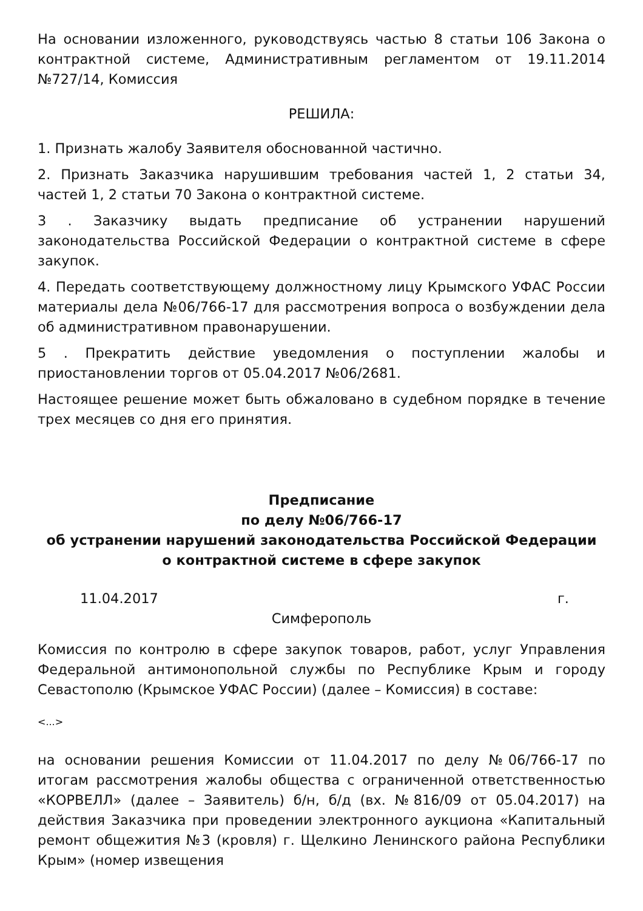На основании изложенного, руководствуясь частью 8 статьи 106 Закона о контрактной системе, Административным регламентом от 19.11.2014 №727/14, Комиссия
РЕШИЛА:
1. Признать жалобу Заявителя обоснованной частично.
2. Признать Заказчика нарушившим требования частей 1, 2 статьи 34, частей 1, 2 статьи 70 Закона о контрактной системе.
3 . Заказчику выдать предписание об устранении нарушений законодательства Российской Федерации о контрактной системе в сфере закупок.
4. Передать соответствующему должностному лицу Крымского УФАС России материалы дела №06/766-17 для рассмотрения вопроса о возбуждении дела об административном правонарушении.
5 . Прекратить действие уведомления о поступлении жалобы и приостановлении торгов от 05.04.2017 №06/2681.
Настоящее решение может быть обжаловано в судебном порядке в течение трех месяцев со дня его принятия.
Предписание
по делу №06/766-17
об устранении нарушений законодательства Российской Федерации
о контрактной системе в сфере закупок
11.04.2017 г.
Симферополь
Комиссия по контролю в сфере закупок товаров, работ, услуг Управления Федеральной антимонопольной службы по Республике Крым и городу Севастополю (Крымское УФАС России) (далее – Комиссия) в составе:
<...>
на основании решения Комиссии от 11.04.2017 по делу №06/766-17 по итогам рассмотрения жалобы общества с ограниченной ответственностью «КОРВЕЛЛ» (далее – Заявитель) б/н, б/д (вх. №816/09 от 05.04.2017) на действия Заказчика при проведении электронного аукциона «Капитальный ремонт общежития №3 (кровля) г. Щелкино Ленинского района Республики Крым» (номер извещения